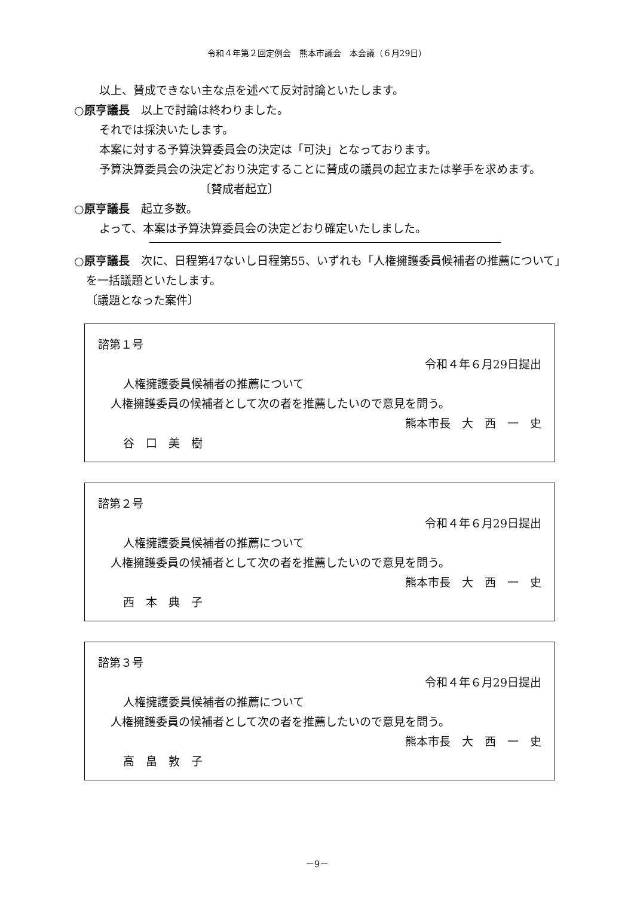令和４年第２回定例会　熊本市議会　本会議（６月29日）
以上、賛成できない主な点を述べて反対討論といたします。
○原亨議長　以上で討論は終わりました。
それでは採決いたします。
本案に対する予算決算委員会の決定は「可決」となっております。
予算決算委員会の決定どおり決定することに賛成の議員の起立または挙手を求めます。
〔賛成者起立〕
○原亨議長　起立多数。
よって、本案は予算決算委員会の決定どおり確定いたしました。
○原亨議長　次に、日程第47ないし日程第55、いずれも「人権擁護委員候補者の推薦について」を一括議題といたします。
〔議題となった案件〕
諮第１号
令和４年６月29日提出
人権擁護委員候補者の推薦について
人権擁護委員の候補者として次の者を推薦したいので意見を問う。
熊本市長　大　西　一　史
谷　口　美　樹
諮第２号
令和４年６月29日提出
人権擁護委員候補者の推薦について
人権擁護委員の候補者として次の者を推薦したいので意見を問う。
熊本市長　大　西　一　史
西　本　典　子
諮第３号
令和４年６月29日提出
人権擁護委員候補者の推薦について
人権擁護委員の候補者として次の者を推薦したいので意見を問う。
熊本市長　大　西　一　史
高　畠　敦　子
－9－